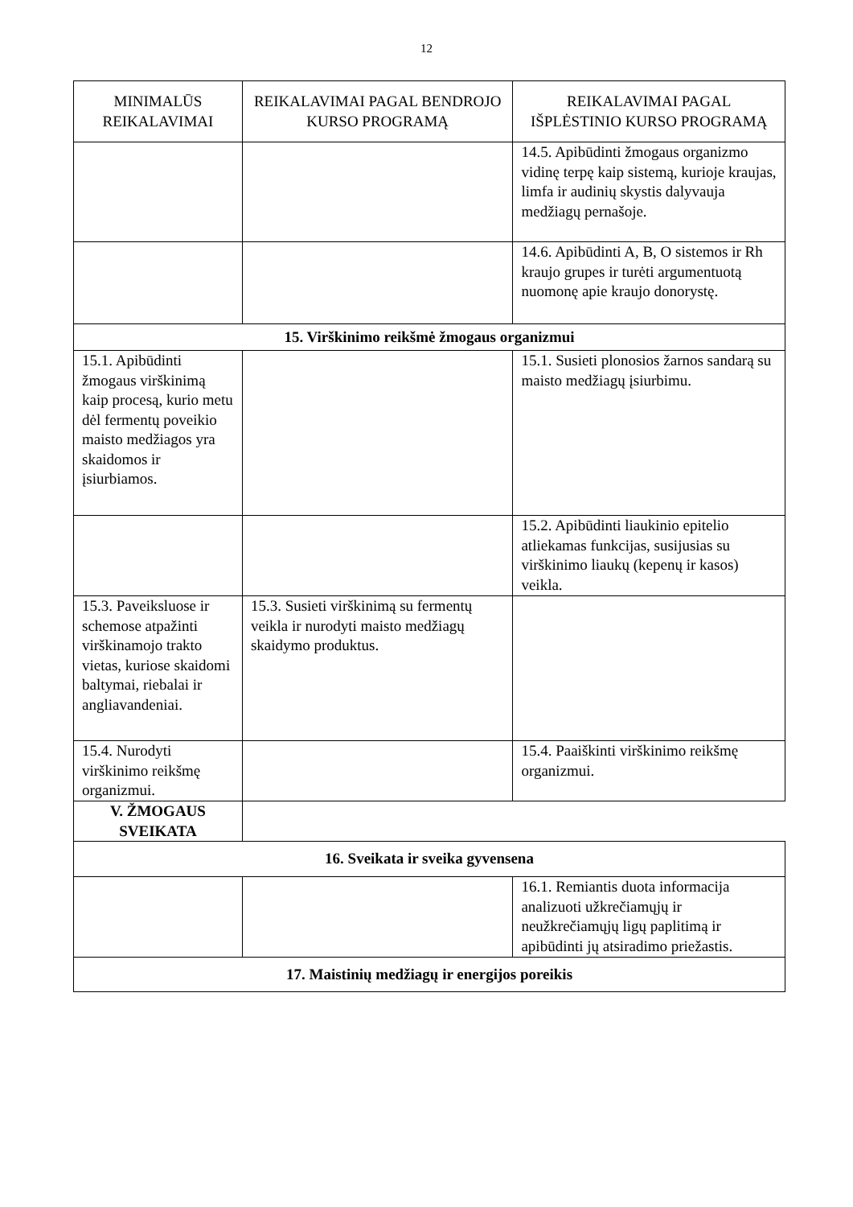12
| MINIMALŪS REIKALAVIMAI | REIKALAVIMAI PAGAL BENDROJO KURSO PROGRAMĄ | REIKALAVIMAI PAGAL IŠPLĖSTINIO KURSO PROGRAMĄ |
| --- | --- | --- |
| | | 14.5. Apibūdinti žmogaus organizmo vidinę terpę kaip sistemą, kurioje kraujas, limfa ir audinių skystis dalyvauja medžiagų pernašoje. |
| | | 14.6. Apibūdinti A, B, O sistemos ir Rh kraujo grupes ir turėti argumentuotą nuomonę apie kraujo donorystę. |
| 15. Virškinimo reikšmė žmogaus organizmui | | |
| 15.1. Apibūdinti žmogaus virškinimą kaip procesą, kurio metu dėl fermentų poveikio maisto medžiagos yra skaidomos ir įsiurbiamos. | | 15.1. Susieti plonosios žarnos sandarą su maisto medžiagų įsiurbimu. |
| | | 15.2. Apibūdinti liaukinio epitelio atliekamas funkcijas, susijusias su virškinimo liaukų (kepenų ir kasos) veikla. |
| 15.3. Paveiksluose ir schemose atpažinti virškinamojo trakto vietas, kuriose skaidomi baltymai, riebalai ir angliavandeniai. | 15.3. Susieti virškinimą su fermentų veikla ir nurodyti maisto medžiagų skaidymo produktus. | |
| 15.4. Nurodyti virškinimo reikšmę organizmui. | | 15.4. Paaiškinti virškinimo reikšmę organizmui. |
| V. ŽMOGAUS SVEIKATA | | |
| 16. Sveikata ir sveika gyvensena | | |
| | | 16.1. Remiantis duota informacija analizuoti užkrečiamųjų ir neužkrečiamųjų ligų paplitimą ir apibūdinti jų atsiradimo priežastis. |
| 17. Maistinių medžiagų ir energijos poreikis | | |